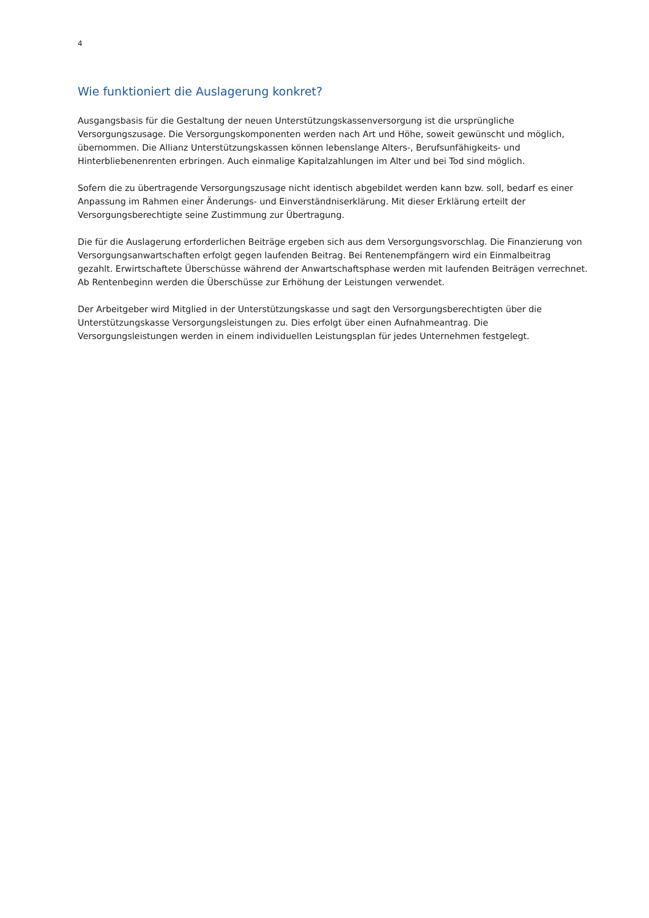4
Wie funktioniert die Auslagerung konkret?
Ausgangsbasis für die Gestaltung der neuen Unterstützungskassenversorgung ist die ursprüngliche Versorgungszusage. Die Versorgungskomponenten werden nach Art und Höhe, soweit gewünscht und möglich, übernommen. Die Allianz Unterstützungskassen können lebenslange Alters-, Berufsunfähigkeits- und Hinterbliebenenrenten erbringen. Auch einmalige Kapitalzahlungen im Alter und bei Tod sind möglich.
Sofern die zu übertragende Versorgungszusage nicht identisch abgebildet werden kann bzw. soll, bedarf es einer Anpassung im Rahmen einer Änderungs- und Einverständniserklärung. Mit dieser Erklärung erteilt der Versorgungsberechtigte seine Zustimmung zur Übertragung.
Die für die Auslagerung erforderlichen Beiträge ergeben sich aus dem Versorgungsvorschlag. Die Finanzierung von Versorgungsanwartschaften erfolgt gegen laufenden Beitrag. Bei Rentenempfängern wird ein Einmalbeitrag gezahlt. Erwirtschaftete Überschüsse während der Anwartschaftsphase werden mit laufenden Beiträgen verrechnet. Ab Rentenbeginn werden die Überschüsse zur Erhöhung der Leistungen verwendet.
Der Arbeitgeber wird Mitglied in der Unterstützungskasse und sagt den Versorgungsberechtigten über die Unterstützungskasse Versorgungsleistungen zu. Dies erfolgt über einen Aufnahmeantrag. Die Versorgungsleistungen werden in einem individuellen Leistungsplan für jedes Unternehmen festgelegt.